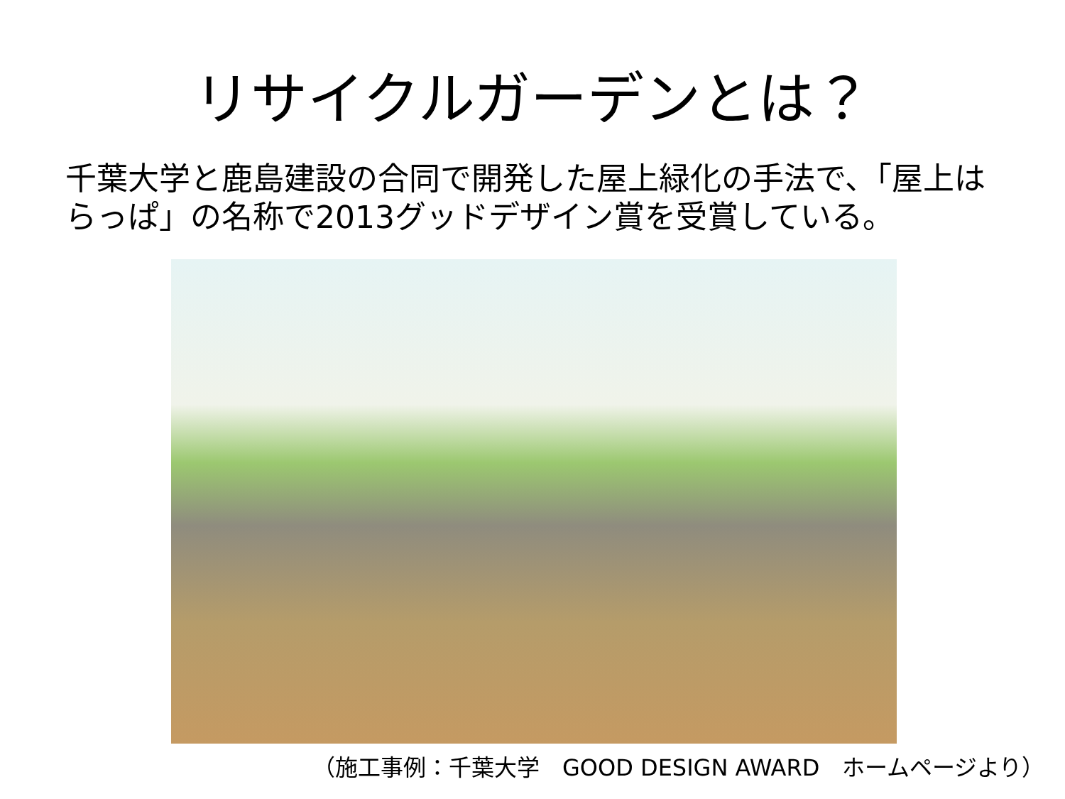リサイクルガーデンとは？
千葉大学と鹿島建設の合同で開発した屋上緑化の手法で、「屋上はらっぱ」の名称で2013グッドデザイン賞を受賞している。
（施工事例：千葉大学　GOOD DESIGN AWARD　ホームページより）